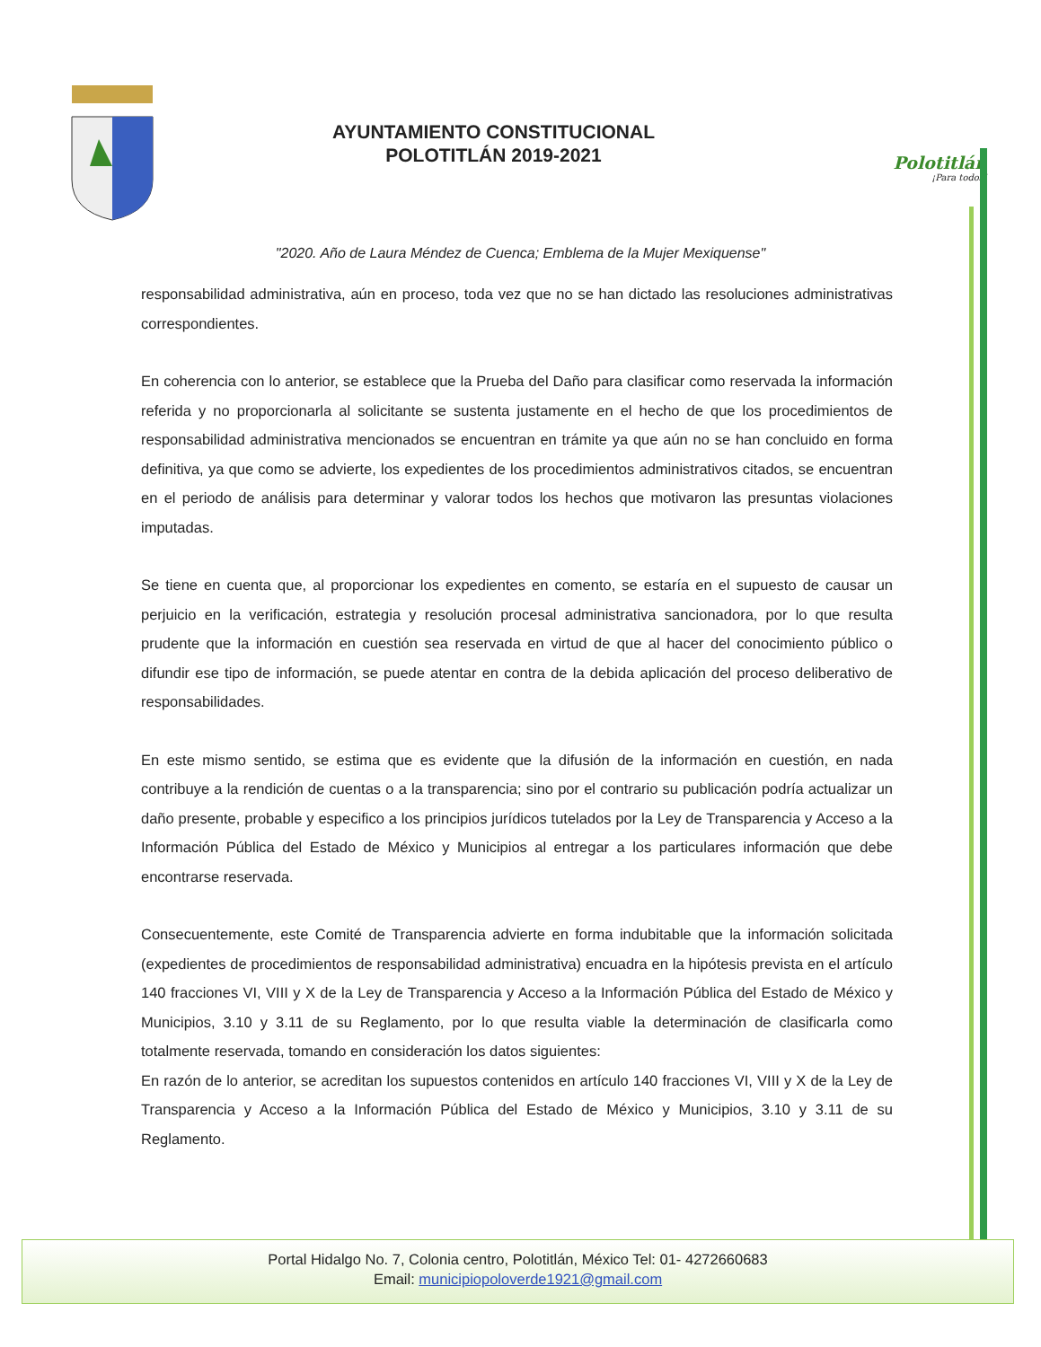AYUNTAMIENTO CONSTITUCIONAL
POLOTITLÁN 2019-2021
Polotitlán
¡Para todos!
"2020. Año de Laura Méndez de Cuenca; Emblema de la Mujer Mexiquense"
responsabilidad administrativa, aún en proceso, toda vez que no se han dictado las resoluciones administrativas correspondientes.
En coherencia con lo anterior, se establece que la Prueba del Daño para clasificar como reservada la información referida y no proporcionarla al solicitante se sustenta justamente en el hecho de que los procedimientos de responsabilidad administrativa mencionados se encuentran en trámite ya que aún no se han concluido en forma definitiva, ya que como se advierte, los expedientes de los procedimientos administrativos citados, se encuentran en el periodo de análisis para determinar y valorar todos los hechos que motivaron las presuntas violaciones imputadas.
Se tiene en cuenta que, al proporcionar los expedientes en comento, se estaría en el supuesto de causar un perjuicio en la verificación, estrategia y resolución procesal administrativa sancionadora, por lo que resulta prudente que la información en cuestión sea reservada en virtud de que al hacer del conocimiento público o difundir ese tipo de información, se puede atentar en contra de la debida aplicación del proceso deliberativo de responsabilidades.
En este mismo sentido, se estima que es evidente que la difusión de la información en cuestión, en nada contribuye a la rendición de cuentas o a la transparencia; sino por el contrario su publicación podría actualizar un daño presente, probable y especifico a los principios jurídicos tutelados por la Ley de Transparencia y Acceso a la Información Pública del Estado de México y Municipios al entregar a los particulares información que debe encontrarse reservada.
Consecuentemente, este Comité de Transparencia advierte en forma indubitable que la información solicitada (expedientes de procedimientos de responsabilidad administrativa) encuadra en la hipótesis prevista en el artículo 140 fracciones VI, VIII y X de la Ley de Transparencia y Acceso a la Información Pública del Estado de México y Municipios, 3.10 y 3.11 de su Reglamento, por lo que resulta viable la determinación de clasificarla como totalmente reservada, tomando en consideración los datos siguientes:
En razón de lo anterior, se acreditan los supuestos contenidos en artículo 140 fracciones VI, VIII y X de la Ley de Transparencia y Acceso a la Información Pública del Estado de México y Municipios, 3.10 y 3.11 de su Reglamento.
Portal Hidalgo No. 7, Colonia centro, Polotitlán, México Tel: 01- 4272660683
Email: municipiopoloverde1921@gmail.com